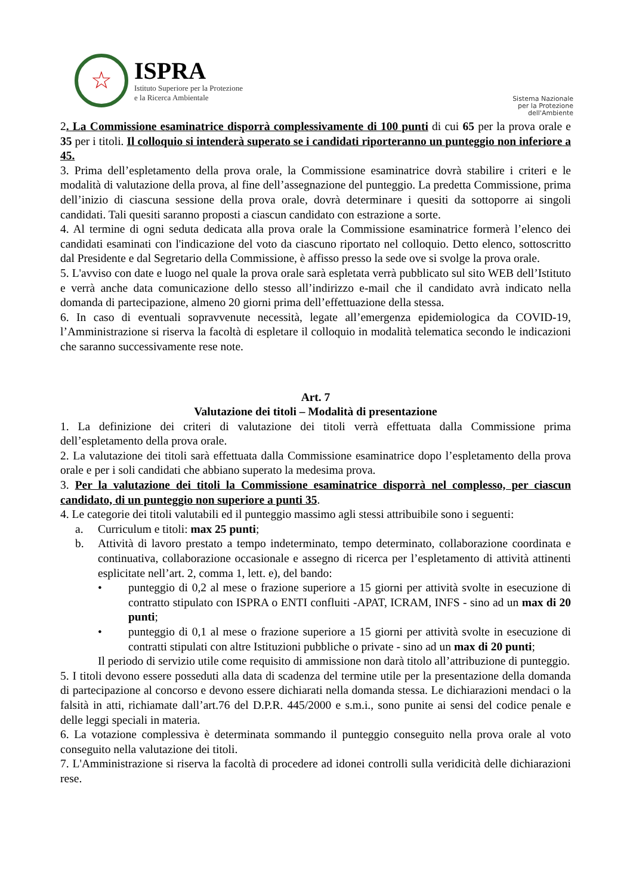☆
ISPRA
Istituto Superiore per la Protezione
e la Ricerca Ambientale
Sistema Nazionale
per la Protezione
dell'Ambiente
2. La Commissione esaminatrice disporrà complessivamente di 100 punti di cui 65 per la prova orale e 35 per i titoli. Il colloquio si intenderà superato se i candidati riporteranno un punteggio non inferiore a 45.
3. Prima dell’espletamento della prova orale, la Commissione esaminatrice dovrà stabilire i criteri e le modalità di valutazione della prova, al fine dell’assegnazione del punteggio. La predetta Commissione, prima dell’inizio di ciascuna sessione della prova orale, dovrà determinare i quesiti da sottoporre ai singoli candidati. Tali quesiti saranno proposti a ciascun candidato con estrazione a sorte.
4. Al termine di ogni seduta dedicata alla prova orale la Commissione esaminatrice formerà l’elenco dei candidati esaminati con l'indicazione del voto da ciascuno riportato nel colloquio. Detto elenco, sottoscritto dal Presidente e dal Segretario della Commissione, è affisso presso la sede ove si svolge la prova orale.
5. L'avviso con date e luogo nel quale la prova orale sarà espletata verrà pubblicato sul sito WEB dell’Istituto e verrà anche data comunicazione dello stesso all’indirizzo e-mail che il candidato avrà indicato nella domanda di partecipazione, almeno 20 giorni prima dell’effettuazione della stessa.
6. In caso di eventuali sopravvenute necessità, legate all’emergenza epidemiologica da COVID-19, l’Amministrazione si riserva la facoltà di espletare il colloquio in modalità telematica secondo le indicazioni che saranno successivamente rese note.
Art. 7
Valutazione dei titoli – Modalità di presentazione
1. La definizione dei criteri di valutazione dei titoli verrà effettuata dalla Commissione prima dell’espletamento della prova orale.
2. La valutazione dei titoli sarà effettuata dalla Commissione esaminatrice dopo l’espletamento della prova orale e per i soli candidati che abbiano superato la medesima prova.
3. Per la valutazione dei titoli la Commissione esaminatrice disporrà nel complesso, per ciascun candidato, di un punteggio non superiore a punti 35.
4. Le categorie dei titoli valutabili ed il punteggio massimo agli stessi attribuibile sono i seguenti:
a. Curriculum e titoli: max 25 punti;
b. Attività di lavoro prestato a tempo indeterminato, tempo determinato, collaborazione coordinata e continuativa, collaborazione occasionale e assegno di ricerca per l’espletamento di attività attinenti esplicitate nell’art. 2, comma 1, lett. e), del bando:
• punteggio di 0,2 al mese o frazione superiore a 15 giorni per attività svolte in esecuzione di contratto stipulato con ISPRA o ENTI confluiti -APAT, ICRAM, INFS - sino ad un max di 20 punti;
• punteggio di 0,1 al mese o frazione superiore a 15 giorni per attività svolte in esecuzione di contratti stipulati con altre Istituzioni pubbliche o private - sino ad un max di 20 punti;
Il periodo di servizio utile come requisito di ammissione non darà titolo all’attribuzione di punteggio.
5. I titoli devono essere posseduti alla data di scadenza del termine utile per la presentazione della domanda di partecipazione al concorso e devono essere dichiarati nella domanda stessa. Le dichiarazioni mendaci o la falsità in atti, richiamate dall’art.76 del D.P.R. 445/2000 e s.m.i., sono punite ai sensi del codice penale e delle leggi speciali in materia.
6. La votazione complessiva è determinata sommando il punteggio conseguito nella prova orale al voto conseguito nella valutazione dei titoli.
7. L'Amministrazione si riserva la facoltà di procedere ad idonei controlli sulla veridicità delle dichiarazioni rese.